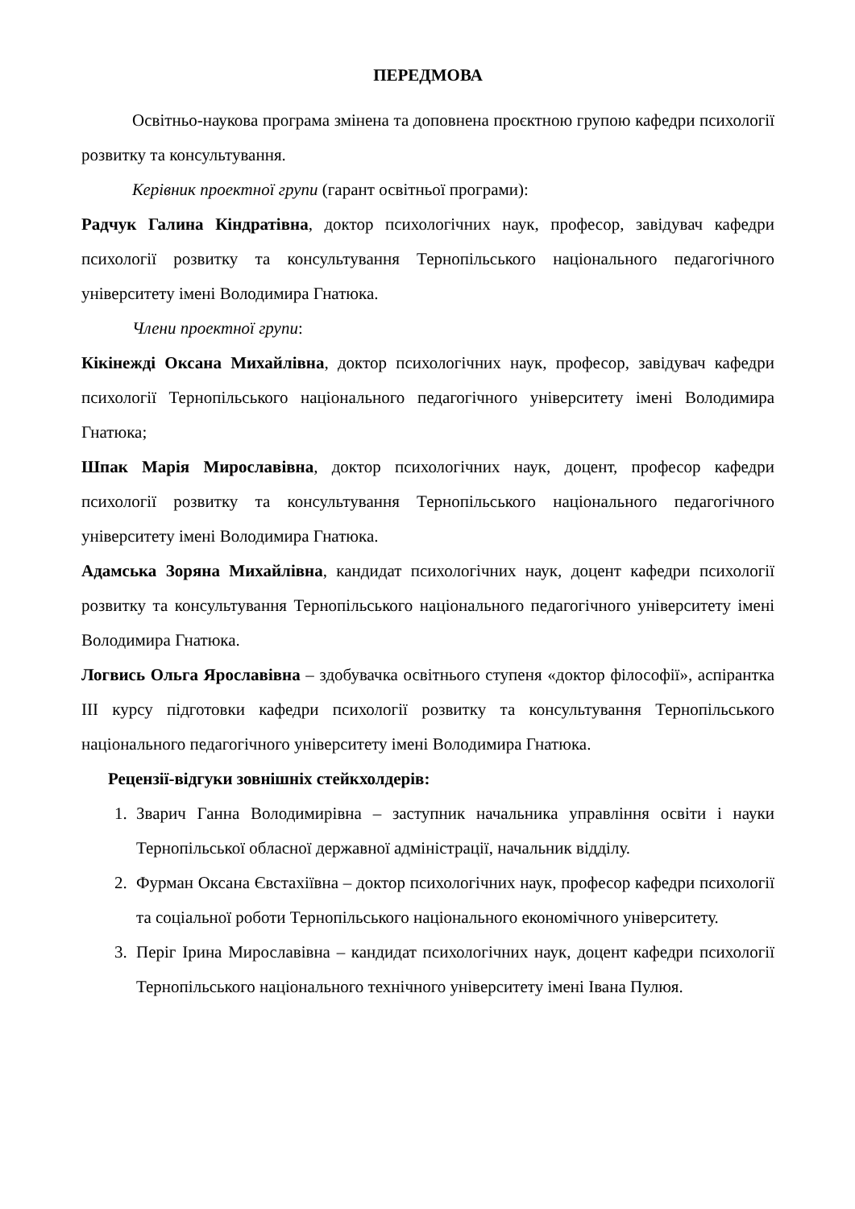ПЕРЕДМОВА
Освітньо-наукова програма змінена та доповнена проєктною групою кафедри психології розвитку та консультування.
Керівник проектної групи (гарант освітньої програми):
Радчук Галина Кіндратівна, доктор психологічних наук, професор, завідувач кафедри психології розвитку та консультування Тернопільського національного педагогічного університету імені Володимира Гнатюка.
Члени проектної групи:
Кікінежді Оксана Михайлівна, доктор психологічних наук, професор, завідувач кафедри психології Тернопільського національного педагогічного університету імені Володимира Гнатюка;
Шпак Марія Мирославівна, доктор психологічних наук, доцент, професор кафедри психології розвитку та консультування Тернопільського національного педагогічного університету імені Володимира Гнатюка.
Адамська Зоряна Михайлівна, кандидат психологічних наук, доцент кафедри психології розвитку та консультування Тернопільського національного педагогічного університету імені Володимира Гнатюка.
Логвись Ольга Ярославівна – здобувачка освітнього ступеня «доктор філософії», аспірантка ІІІ курсу підготовки кафедри психології розвитку та консультування Тернопільського національного педагогічного університету імені Володимира Гнатюка.
Рецензії-відгуки зовнішніх стейкхолдерів:
1. Зварич Ганна Володимирівна – заступник начальника управління освіти і науки Тернопільської обласної державної адміністрації, начальник відділу.
2. Фурман Оксана Євстахіївна – доктор психологічних наук, професор кафедри психології та соціальної роботи Тернопільського національного економічного університету.
3. Періг Ірина Мирославівна – кандидат психологічних наук, доцент кафедри психології Тернопільського національного технічного університету імені Івана Пулюя.